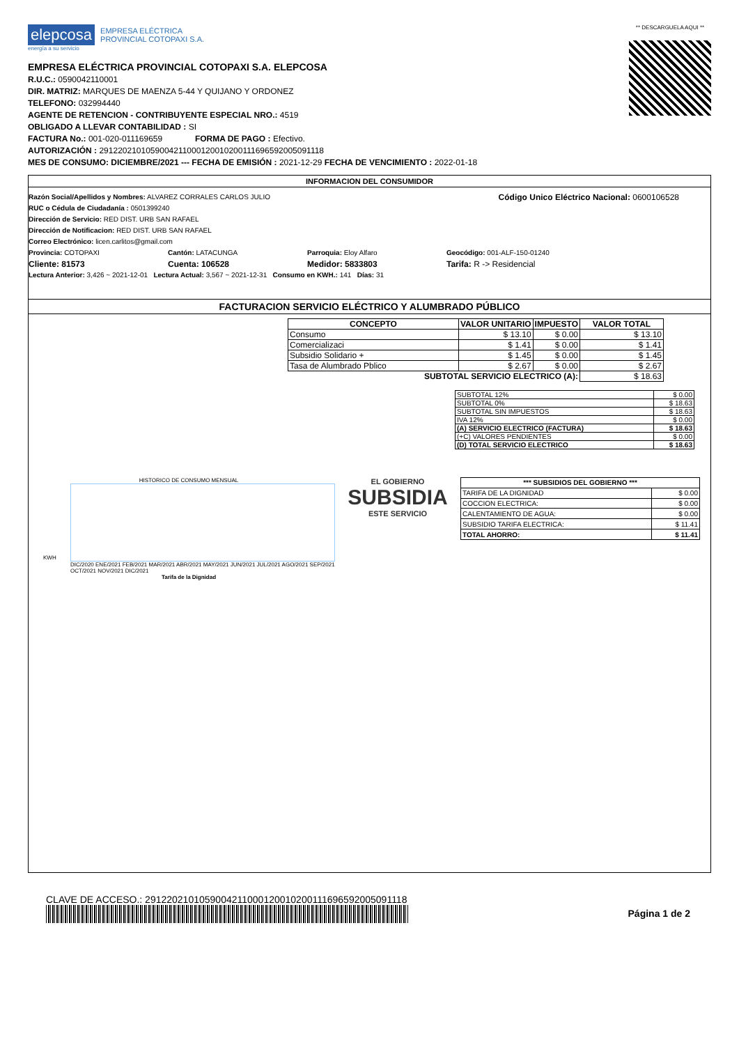elepcosa EMPRESA ELÉCTRICA
PROVINCIAL COTOPAXI S.A.
energía a su servicio
EMPRESA ELÉCTRICA PROVINCIAL COTOPAXI S.A. ELEPCOSA
R.U.C.: 0590042110001
DIR. MATRIZ: MARQUES DE MAENZA 5-44 Y QUIJANO Y ORDONEZ
TELEFONO: 032994440
AGENTE DE RETENCION - CONTRIBUYENTE ESPECIAL NRO.: 4519
OBLIGADO A LLEVAR CONTABILIDAD : SI
FACTURA No.: 001-020-011169659 FORMA DE PAGO : Efectivo.
AUTORIZACIÓN : 2912202101059004211000120010200111696592005091118
MES DE CONSUMO: DICIEMBRE/2021 --- FECHA DE EMISIÓN : 2021-12-29 FECHA DE VENCIMIENTO : 2022-01-18
** DESCARGUELA AQUI **
INFORMACION DEL CONSUMIDOR
Razón Social/Apellidos y Nombres: ALVAREZ CORRALES CARLOS JULIO Código Unico Eléctrico Nacional: 0600106528
RUC o Cédula de Ciudadanía : 0501399240
Dirección de Servicio: RED DIST. URB SAN RAFAEL
Dirección de Notificacion: RED DIST. URB SAN RAFAEL
Correo Electrónico: licen.carlitos@gmail.com
Provincia: COTOPAXI Cantón: LATACUNGA Parroquia: Eloy Alfaro Geocódigo: 001-ALF-150-01240
Cliente: 81573 Cuenta: 106528 Medidor: 5833803 Tarifa: R -> Residencial
Lectura Anterior: 3,426 ~ 2021-12-01 Lectura Actual: 3,567 ~ 2021-12-31 Consumo en KWH.: 141 Días: 31
FACTURACION SERVICIO ELÉCTRICO Y ALUMBRADO PÚBLICO
| CONCEPTO | VALOR UNITARIO | IMPUESTO | VALOR TOTAL |
| --- | --- | --- | --- |
| Consumo | $ 13.10 | $ 0.00 | $ 13.10 |
| Comercializaci | $ 1.41 | $ 0.00 | $ 1.41 |
| Subsidio Solidario + | $ 1.45 | $ 0.00 | $ 1.45 |
| Tasa de Alumbrado Pblico | $ 2.67 | $ 0.00 | $ 2.67 |
| SUBTOTAL SERVICIO ELECTRICO (A): | | | $ 18.63 |
| SUBTOTAL 12% | $ 0.00 |
| SUBTOTAL 0% | $ 18.63 |
| SUBTOTAL SIN IMPUESTOS | $ 18.63 |
| IVA 12% | $ 0.00 |
| (A) SERVICIO ELECTRICO (FACTURA) | $ 18.63 |
| (+C) VALORES PENDIENTES | $ 0.00 |
| (D) TOTAL SERVICIO ELECTRICO | $ 18.63 |
HISTORICO DE CONSUMO MENSUAL
KWH
DIC/2020 ENE/2021 FEB/2021 MAR/2021 ABR/2021 MAY/2021 JUN/2021 JUL/2021 AGO/2021 SEP/2021 OCT/2021 NOV/2021 DIC/2021
Tarifa de la Dignidad
EL GOBIERNO
SUBSIDIA
ESTE SERVICIO
| *** SUBSIDIOS DEL GOBIERNO *** | |
| --- | --- |
| TARIFA DE LA DIGNIDAD | $ 0.00 |
| COCCION ELECTRICA: | $ 0.00 |
| CALENTAMIENTO DE AGUA: | $ 0.00 |
| SUBSIDIO TARIFA ELECTRICA: | $ 11.41 |
| TOTAL AHORRO: | $ 11.41 |
CLAVE DE ACCESO.: 2912202101059004211000120010200111696592005091118
Página 1 de 2